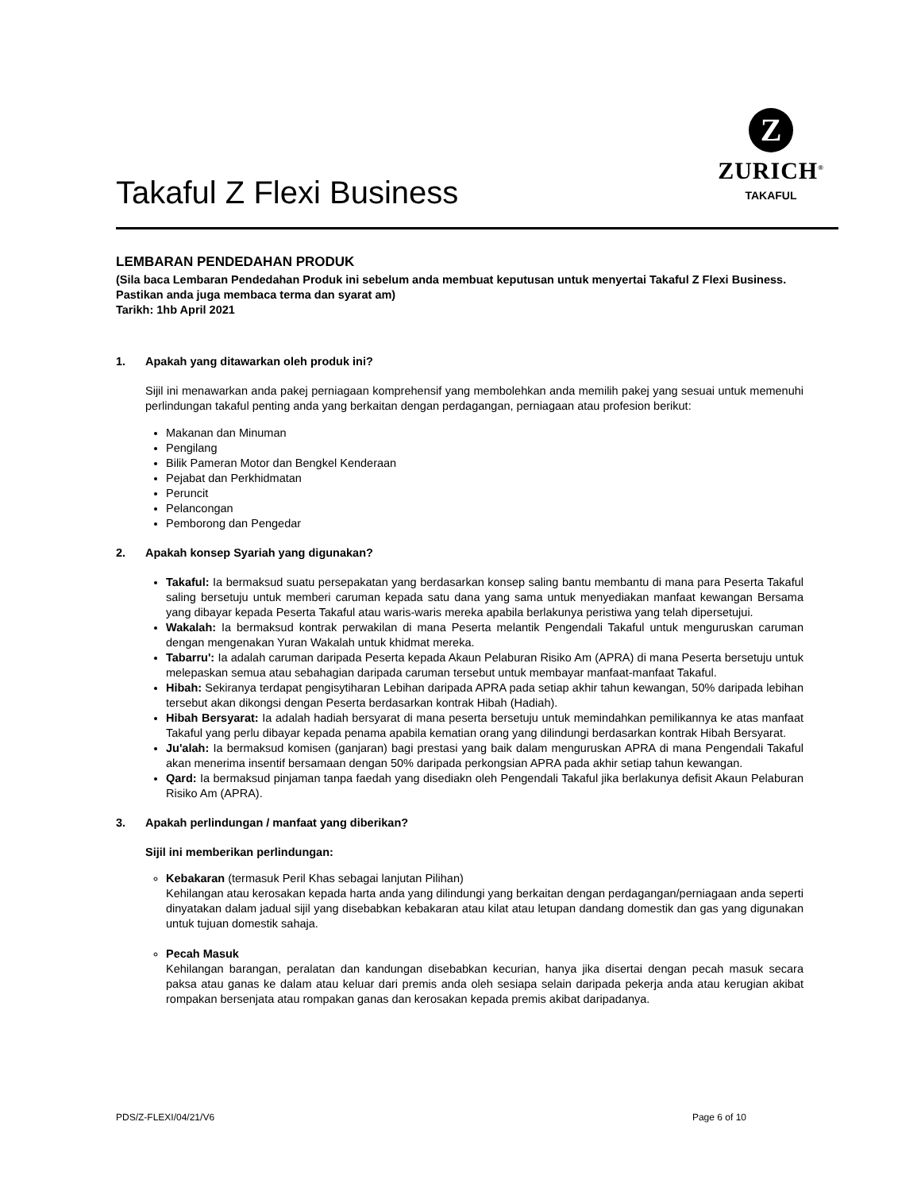Takaful Z Flexi Business
Z
ZURICH<sup>®</sup>
TAKAFUL
LEMBARAN PENDEDAHAN PRODUK
(Sila baca Lembaran Pendedahan Produk ini sebelum anda membuat keputusan untuk menyertai Takaful Z Flexi Business. Pastikan anda juga membaca terma dan syarat am)
Tarikh: 1hb April 2021
1. Apakah yang ditawarkan oleh produk ini?
Sijil ini menawarkan anda pakej perniagaan komprehensif yang membolehkan anda memilih pakej yang sesuai untuk memenuhi perlindungan takaful penting anda yang berkaitan dengan perdagangan, perniagaan atau profesion berikut:
Makanan dan Minuman
Pengilang
Bilik Pameran Motor dan Bengkel Kenderaan
Pejabat dan Perkhidmatan
Peruncit
Pelancongan
Pemborong dan Pengedar
2. Apakah konsep Syariah yang digunakan?
Takaful: Ia bermaksud suatu persepakatan yang berdasarkan konsep saling bantu membantu di mana para Peserta Takaful saling bersetuju untuk memberi caruman kepada satu dana yang sama untuk menyediakan manfaat kewangan Bersama yang dibayar kepada Peserta Takaful atau waris-waris mereka apabila berlakunya peristiwa yang telah dipersetujui.
Wakalah: Ia bermaksud kontrak perwakilan di mana Peserta melantik Pengendali Takaful untuk menguruskan caruman dengan mengenakan Yuran Wakalah untuk khidmat mereka.
Tabarru': Ia adalah caruman daripada Peserta kepada Akaun Pelaburan Risiko Am (APRA) di mana Peserta bersetuju untuk melepaskan semua atau sebahagian daripada caruman tersebut untuk membayar manfaat-manfaat Takaful.
Hibah: Sekiranya terdapat pengisytiharan Lebihan daripada APRA pada setiap akhir tahun kewangan, 50% daripada lebihan tersebut akan dikongsi dengan Peserta berdasarkan kontrak Hibah (Hadiah).
Hibah Bersyarat: Ia adalah hadiah bersyarat di mana peserta bersetuju untuk memindahkan pemilikannya ke atas manfaat Takaful yang perlu dibayar kepada penama apabila kematian orang yang dilindungi berdasarkan kontrak Hibah Bersyarat.
Ju'alah: Ia bermaksud komisen (ganjaran) bagi prestasi yang baik dalam menguruskan APRA di mana Pengendali Takaful akan menerima insentif bersamaan dengan 50% daripada perkongsian APRA pada akhir setiap tahun kewangan.
Qard: Ia bermaksud pinjaman tanpa faedah yang disediakn oleh Pengendali Takaful jika berlakunya defisit Akaun Pelaburan Risiko Am (APRA).
3. Apakah perlindungan / manfaat yang diberikan?
Sijil ini memberikan perlindungan:
Kebakaran (termasuk Peril Khas sebagai lanjutan Pilihan)
Kehilangan atau kerosakan kepada harta anda yang dilindungi yang berkaitan dengan perdagangan/perniagaan anda seperti dinyatakan dalam jadual sijil yang disebabkan kebakaran atau kilat atau letupan dandang domestik dan gas yang digunakan untuk tujuan domestik sahaja.
Pecah Masuk
Kehilangan barangan, peralatan dan kandungan disebabkan kecurian, hanya jika disertai dengan pecah masuk secara paksa atau ganas ke dalam atau keluar dari premis anda oleh sesiapa selain daripada pekerja anda atau kerugian akibat rompakan bersenjata atau rompakan ganas dan kerosakan kepada premis akibat daripadanya.
PDS/Z-FLEXI/04/21/V6 Page 6 of 10